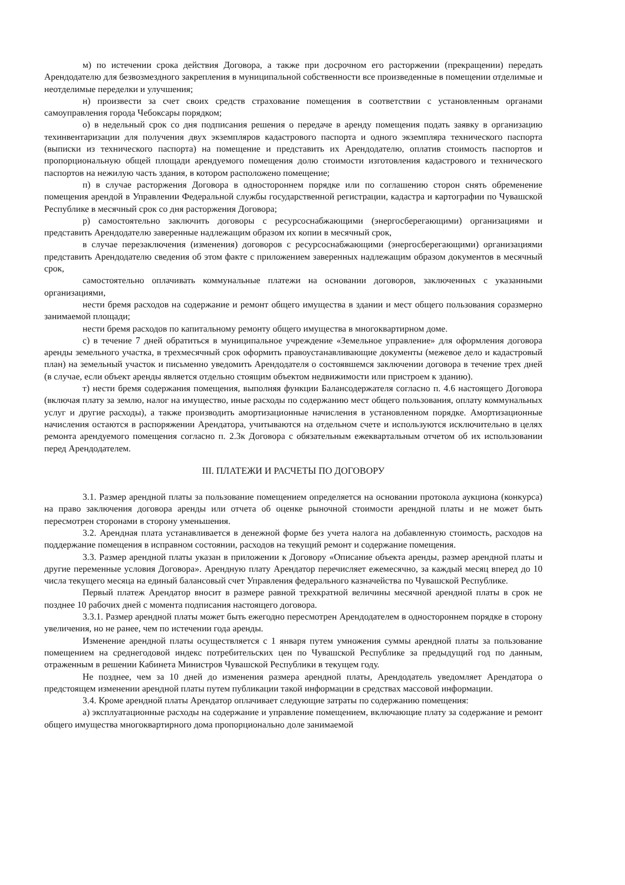м) по истечении срока действия Договора, а также при досрочном его расторжении (прекращении) передать Арендодателю для безвозмездного закрепления в муниципальной собственности все произведенные в помещении отделимые и неотделимые переделки и улучшения;
н) произвести за счет своих средств страхование помещения в соответствии с установленным органами самоуправления города Чебоксары порядком;
о) в недельный срок со дня подписания решения о передаче в аренду помещения подать заявку в организацию техинвентаризации для получения двух экземпляров кадастрового паспорта и одного экземпляра технического паспорта (выписки из технического паспорта) на помещение и представить их Арендодателю, оплатив стоимость паспортов и пропорциональную общей площади арендуемого помещения долю стоимости изготовления кадастрового и технического паспортов на нежилую часть здания, в котором расположено помещение;
п) в случае расторжения Договора в одностороннем порядке или по соглашению сторон снять обременение помещения арендой в Управлении Федеральной службы государственной регистрации, кадастра и картографии по Чувашской Республике в месячный срок со дня расторжения Договора;
р) самостоятельно заключить договоры с ресурсоснабжающими (энергосберегающими) организациями и представить Арендодателю заверенные надлежащим образом их копии в месячный срок,
в случае перезаключения (изменения) договоров с ресурсоснабжающими (энергосберегающими) организациями представить Арендодателю сведения об этом факте с приложением заверенных надлежащим образом документов в месячный срок,
самостоятельно оплачивать коммунальные платежи на основании договоров, заключенных с указанными организациями,
нести бремя расходов на содержание и ремонт общего имущества в здании и мест общего пользования соразмерно занимаемой площади;
нести бремя расходов по капитальному ремонту общего имущества в многоквартирном доме.
с) в течение 7 дней обратиться в муниципальное учреждение «Земельное управление» для оформления договора аренды земельного участка, в трехмесячный срок оформить правоустанавливающие документы (межевое дело и кадастровый план) на земельный участок и письменно уведомить Арендодателя о состоявшемся заключении договора в течение трех дней (в случае, если объект аренды является отдельно стоящим объектом недвижимости или пристроем к зданию).
т) нести бремя содержания помещения, выполняя функции Балансодержателя согласно п. 4.6 настоящего Договора (включая плату за землю, налог на имущество, иные расходы по содержанию мест общего пользования, оплату коммунальных услуг и другие расходы), а также производить амортизационные начисления в установленном порядке. Амортизационные начисления остаются в распоряжении Арендатора, учитываются на отдельном счете и используются исключительно в целях ремонта арендуемого помещения согласно п. 2.3к Договора с обязательным ежеквартальным отчетом об их использовании перед Арендодателем.
III. ПЛАТЕЖИ И РАСЧЕТЫ ПО ДОГОВОРУ
3.1. Размер арендной платы за пользование помещением определяется на основании протокола аукциона (конкурса) на право заключения договора аренды или отчета об оценке рыночной стоимости арендной платы и не может быть пересмотрен сторонами в сторону уменьшения.
3.2. Арендная плата устанавливается в денежной форме без учета налога на добавленную стоимость, расходов на поддержание помещения в исправном состоянии, расходов на текущий ремонт и содержание помещения.
3.3. Размер арендной платы указан в приложении к Договору «Описание объекта аренды, размер арендной платы и другие переменные условия Договора». Арендную плату Арендатор перечисляет ежемесячно, за каждый месяц вперед до 10 числа текущего месяца на единый балансовый счет Управления федерального казначейства по Чувашской Республике.
Первый платеж Арендатор вносит в размере равной трехкратной величины месячной арендной платы в срок не позднее 10 рабочих дней с момента подписания настоящего договора.
3.3.1. Размер арендной платы может быть ежегодно пересмотрен Арендодателем в одностороннем порядке в сторону увеличения, но не ранее, чем по истечении года аренды.
Изменение арендной платы осуществляется с 1 января путем умножения суммы арендной платы за пользование помещением на среднегодовой индекс потребительских цен по Чувашской Республике за предыдущий год по данным, отраженным в решении Кабинета Министров Чувашской Республики в текущем году.
Не позднее, чем за 10 дней до изменения размера арендной платы, Арендодатель уведомляет Арендатора о предстоящем изменении арендной платы путем публикации такой информации в средствах массовой информации.
3.4. Кроме арендной платы Арендатор оплачивает следующие затраты по содержанию помещения:
а) эксплуатационные расходы на содержание и управление помещением, включающие плату за содержание и ремонт общего имущества многоквартирного дома пропорционально доле занимаемой